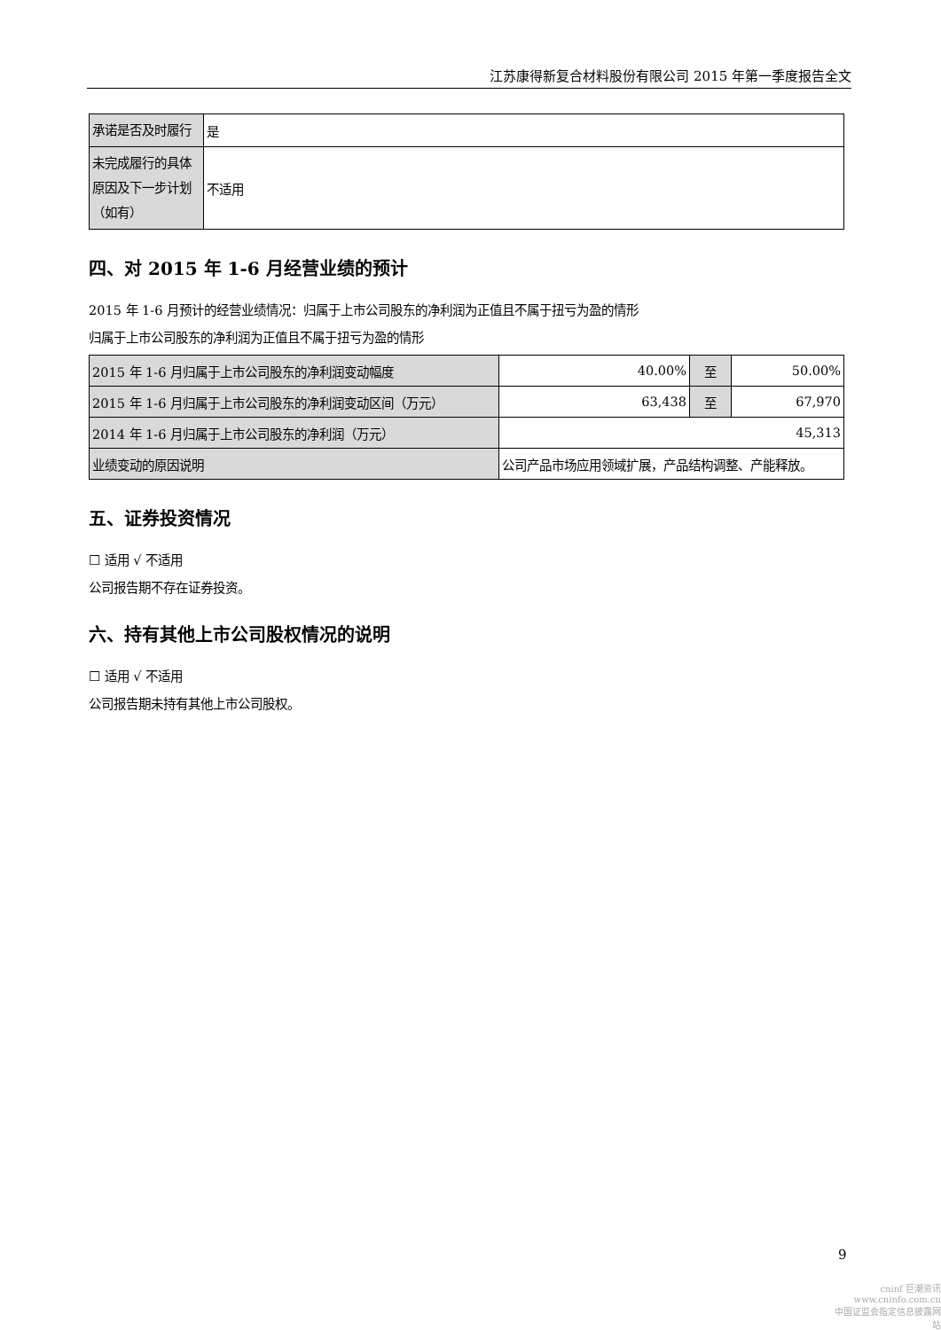江苏康得新复合材料股份有限公司 2015 年第一季度报告全文
| 承诺是否及时履行 | 是 |
| 未完成履行的具体原因及下一步计划（如有） | 不适用 |
四、对 2015 年 1-6 月经营业绩的预计
2015 年 1-6 月预计的经营业绩情况：归属于上市公司股东的净利润为正值且不属于扭亏为盈的情形
归属于上市公司股东的净利润为正值且不属于扭亏为盈的情形
| 2015 年 1-6 月归属于上市公司股东的净利润变动幅度 | 40.00% | 至 | 50.00% |
| 2015 年 1-6 月归属于上市公司股东的净利润变动区间（万元） | 63,438 | 至 | 67,970 |
| 2014 年 1-6 月归属于上市公司股东的净利润（万元） | 45,313 | | |
| 业绩变动的原因说明 | 公司产品市场应用领域扩展，产品结构调整、产能释放。 | | |
五、证券投资情况
☐ 适用 √ 不适用
公司报告期不存在证券投资。
六、持有其他上市公司股权情况的说明
☐ 适用 √ 不适用
公司报告期未持有其他上市公司股权。
9
cninf 巨潮资讯
www.cninfo.com.cn
中国证监会指定信息披露网站